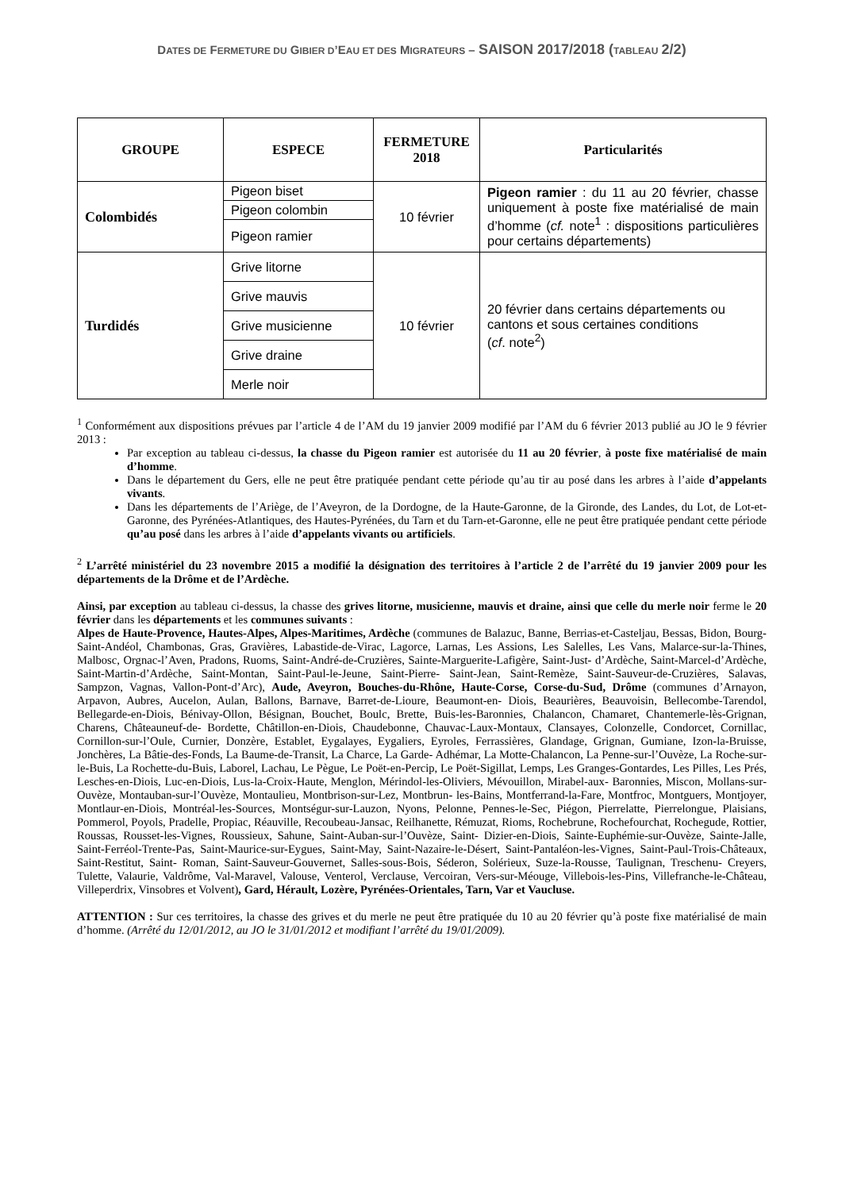DATES DE FERMETURE DU GIBIER D’EAU ET DES MIGRATEURS – SAISON 2017/2018 (TABLEAU 2/2)
| GROUPE | ESPECE | FERMETURE 2018 | Particularités |
| --- | --- | --- | --- |
| Colombidés | Pigeon biset | 10 février | Pigeon ramier : du 11 au 20 février, chasse uniquement à poste fixe matérialisé de main d’homme ( cf. note<sup>1</sup> : dispositions particulières pour certains départements) |
| | Pigeon colombin | | |
| | Pigeon ramier | | |
| Turdidés | Grive litorne | 10 février | 20 février dans certains départements ou cantons et sous certaines conditions ( cf . note<sup>2</sup>) |
| | Grive mauvis | | |
| | Grive musicienne | | |
| | Grive draine | | |
| | Merle noir | | |
<sup>1</sup> Conformément aux dispositions prévues par l’article 4 de l’AM du 19 janvier 2009 modifié par l’AM du 6 février 2013 publié au JO le 9 février 2013 :
Par exception au tableau ci-dessus, la chasse du Pigeon ramier est autorisée du 11 au 20 février, à poste fixe matérialisé de main d’homme.
Dans le département du Gers, elle ne peut être pratiquée pendant cette période qu’au tir au posé dans les arbres à l’aide d’appelants vivants.
Dans les départements de l’Ariège, de l’Aveyron, de la Dordogne, de la Haute-Garonne, de la Gironde, des Landes, du Lot, de Lot-et-Garonne, des Pyrénées-Atlantiques, des Hautes-Pyrénées, du Tarn et du Tarn-et-Garonne, elle ne peut être pratiquée pendant cette période qu’au posé dans les arbres à l’aide d’appelants vivants ou artificiels.
<sup>2</sup> L’arrêté ministériel du 23 novembre 2015 a modifié la désignation des territoires à l’article 2 de l’arrêté du 19 janvier 2009 pour les départements de la Drôme et de l’Ardèche.
Ainsi, par exception au tableau ci-dessus, la chasse des grives litorne, musicienne, mauvis et draine, ainsi que celle du merle noir ferme le 20 février dans les départements et les communes suivants :
Alpes de Haute-Provence, Hautes-Alpes, Alpes-Maritimes, Ardèche (communes de Balazuc, Banne, Berrias-et-Casteljau, Bessas, Bidon, Bourg-Saint-Andéol, Chambonas, Gras, Gravières, Labastide-de-Virac, Lagorce, Larnas, Les Assions, Les Salelles, Les Vans, Malarce-sur-la-Thines, Malbosc, Orgnac-l’Aven, Pradons, Ruoms, Saint-André-de-Cruzières, Sainte-Marguerite-Lafigère, Saint-Just- d’Ardèche, Saint-Marcel-d’Ardèche, Saint-Martin-d’Ardèche, Saint-Montan, Saint-Paul-le-Jeune, Saint-Pierre- Saint-Jean, Saint-Remèze, Saint-Sauveur-de-Cruzières, Salavas, Sampzon, Vagnas, Vallon-Pont-d’Arc), Aude, Aveyron, Bouches-du-Rhône, Haute-Corse, Corse-du-Sud, Drôme (communes d’Arnayon, Arpavon, Aubres, Aucelon, Aulan, Ballons, Barnave, Barret-de-Lioure, Beaumont-en- Diois, Beaurières, Beauvoisin, Bellecombe-Tarendol, Bellegarde-en-Diois, Bénivay-Ollon, Bésignan, Bouchet, Boulc, Brette, Buis-les-Baronnies, Chalancon, Chamaret, Chantemerle-lès-Grignan, Charens, Châteauneuf-de- Bordette, Châtillon-en-Diois, Chaudebonne, Chauvac-Laux-Montaux, Clansayes, Colonzelle, Condorcet, Cornillac, Cornillon-sur-l’Oule, Curnier, Donzère, Establet, Eygalayes, Eygaliers, Eyroles, Ferrassières, Glandage, Grignan, Gumiane, Izon-la-Bruisse, Jonchères, La Bâtie-des-Fonds, La Baume-de-Transit, La Charce, La Garde- Adhémar, La Motte-Chalancon, La Penne-sur-l’Ouvèze, La Roche-sur-le-Buis, La Rochette-du-Buis, Laborel, Lachau, Le Pègue, Le Poët-en-Percip, Le Poët-Sigillat, Lemps, Les Granges-Gontardes, Les Pilles, Les Prés, Lesches-en-Diois, Luc-en-Diois, Lus-la-Croix-Haute, Menglon, Mérindol-les-Oliviers, Mévouillon, Mirabel-aux- Baronnies, Miscon, Mollans-sur-Ouvèze, Montauban-sur-l’Ouvèze, Montaulieu, Montbrison-sur-Lez, Montbrun- les-Bains, Montferrand-la-Fare, Montfroc, Montguers, Montjoyer, Montlaur-en-Diois, Montréal-les-Sources, Montségur-sur-Lauzon, Nyons, Pelonne, Pennes-le-Sec, Piégon, Pierrelatte, Pierrelongue, Plaisians, Pommerol, Poyols, Pradelle, Propiac, Réauville, Recoubeau-Jansac, Reilhanette, Rémuzat, Rioms, Rochebrune, Rochefourchat, Rochegude, Rottier, Roussas, Rousset-les-Vignes, Roussieux, Sahune, Saint-Auban-sur-l’Ouvèze, Saint- Dizier-en-Diois, Sainte-Euphémie-sur-Ouvèze, Sainte-Jalle, Saint-Ferréol-Trente-Pas, Saint-Maurice-sur-Eygues, Saint-May, Saint-Nazaire-le-Désert, Saint-Pantaléon-les-Vignes, Saint-Paul-Trois-Châteaux, Saint-Restitut, Saint- Roman, Saint-Sauveur-Gouvernet, Salles-sous-Bois, Séderon, Solérieux, Suze-la-Rousse, Taulignan, Treschenu- Creyers, Tulette, Valaurie, Valdrôme, Val-Maravel, Valouse, Venterol, Verclause, Vercoiran, Vers-sur-Méouge, Villebois-les-Pins, Villefranche-le-Château, Villeperdrix, Vinsobres et Volvent), Gard, Hérault, Lozère, Pyrénées-Orientales, Tarn, Var et Vaucluse.
ATTENTION : Sur ces territoires, la chasse des grives et du merle ne peut être pratiquée du 10 au 20 février qu’à poste fixe matérialisé de main d’homme. (Arrêté du 12/01/2012, au JO le 31/01/2012 et modifiant l’arrêté du 19/01/2009).